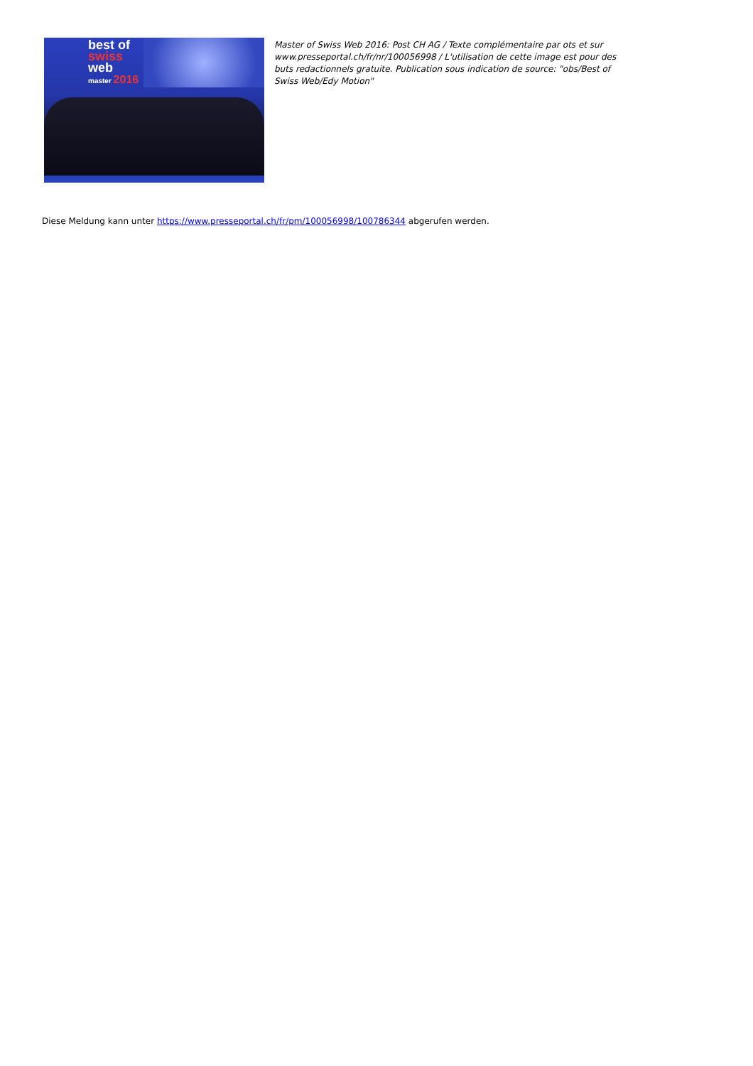best of
swiss
web
master 2016
Master of Swiss Web 2016: Post CH AG / Texte complémentaire par ots et sur www.presseportal.ch/fr/nr/100056998 / L'utilisation de cette image est pour des buts redactionnels gratuite. Publication sous indication de source: "obs/Best of Swiss Web/Edy Motion"
Diese Meldung kann unter https://www.presseportal.ch/fr/pm/100056998/100786344 abgerufen werden.